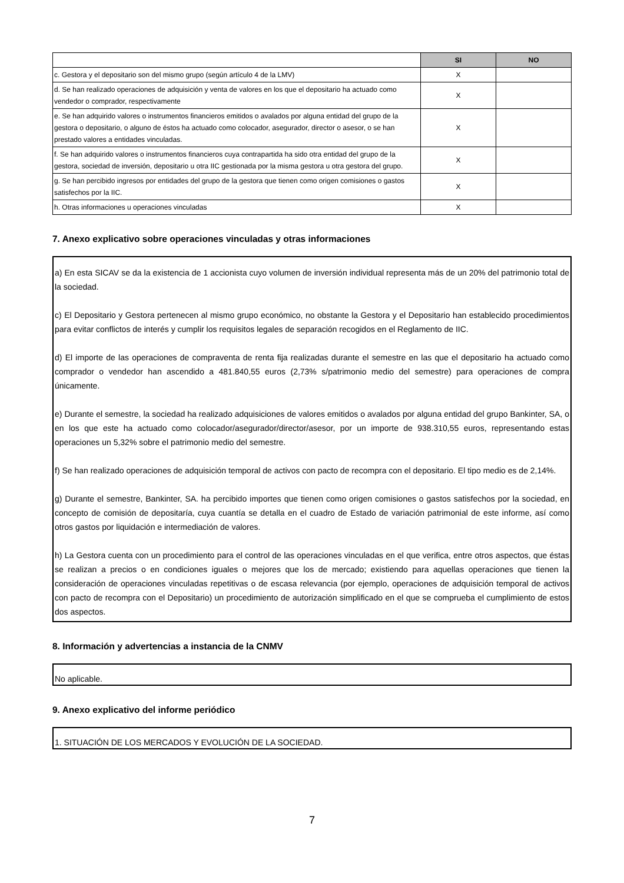| | SI | NO |
| c. Gestora y el depositario son del mismo grupo (según artículo 4 de la LMV) | X | |
| d. Se han realizado operaciones de adquisición y venta de valores en los que el depositario ha actuado como vendedor o comprador, respectivamente | X | |
| e. Se han adquirido valores o instrumentos financieros emitidos o avalados por alguna entidad del grupo de la gestora o depositario, o alguno de éstos ha actuado como colocador, asegurador, director o asesor, o se han prestado valores a entidades vinculadas. | X | |
| f. Se han adquirido valores o instrumentos financieros cuya contrapartida ha sido otra entidad del grupo de la gestora, sociedad de inversión, depositario u otra IIC gestionada por la misma gestora u otra gestora del grupo. | X | |
| g. Se han percibido ingresos por entidades del grupo de la gestora que tienen como origen comisiones o gastos satisfechos por la IIC. | X | |
| h. Otras informaciones u operaciones vinculadas | X | |
7. Anexo explicativo sobre operaciones vinculadas y otras informaciones
a) En esta SICAV se da la existencia de 1 accionista cuyo volumen de inversión individual representa más de un 20% del patrimonio total de la sociedad.
c) El Depositario y Gestora pertenecen al mismo grupo económico, no obstante la Gestora y el Depositario han establecido procedimientos para evitar conflictos de interés y cumplir los requisitos legales de separación recogidos en el Reglamento de IIC.
d) El importe de las operaciones de compraventa de renta fija realizadas durante el semestre en las que el depositario ha actuado como comprador o vendedor han ascendido a 481.840,55 euros (2,73% s/patrimonio medio del semestre) para operaciones de compra únicamente.
e) Durante el semestre, la sociedad ha realizado adquisiciones de valores emitidos o avalados por alguna entidad del grupo Bankinter, SA, o en los que este ha actuado como colocador/asegurador/director/asesor, por un importe de 938.310,55 euros, representando estas operaciones un 5,32% sobre el patrimonio medio del semestre.
f) Se han realizado operaciones de adquisición temporal de activos con pacto de recompra con el depositario. El tipo medio es de 2,14%.
g) Durante el semestre, Bankinter, SA. ha percibido importes que tienen como origen comisiones o gastos satisfechos por la sociedad, en concepto de comisión de depositaría, cuya cuantía se detalla en el cuadro de Estado de variación patrimonial de este informe, así como otros gastos por liquidación e intermediación de valores.
h) La Gestora cuenta con un procedimiento para el control de las operaciones vinculadas en el que verifica, entre otros aspectos, que éstas se realizan a precios o en condiciones iguales o mejores que los de mercado; existiendo para aquellas operaciones que tienen la consideración de operaciones vinculadas repetitivas o de escasa relevancia (por ejemplo, operaciones de adquisición temporal de activos con pacto de recompra con el Depositario) un procedimiento de autorización simplificado en el que se comprueba el cumplimiento de estos dos aspectos.
8. Información y advertencias a instancia de la CNMV
No aplicable.
9. Anexo explicativo del informe periódico
1. SITUACIÓN DE LOS MERCADOS Y EVOLUCIÓN DE LA SOCIEDAD.
7